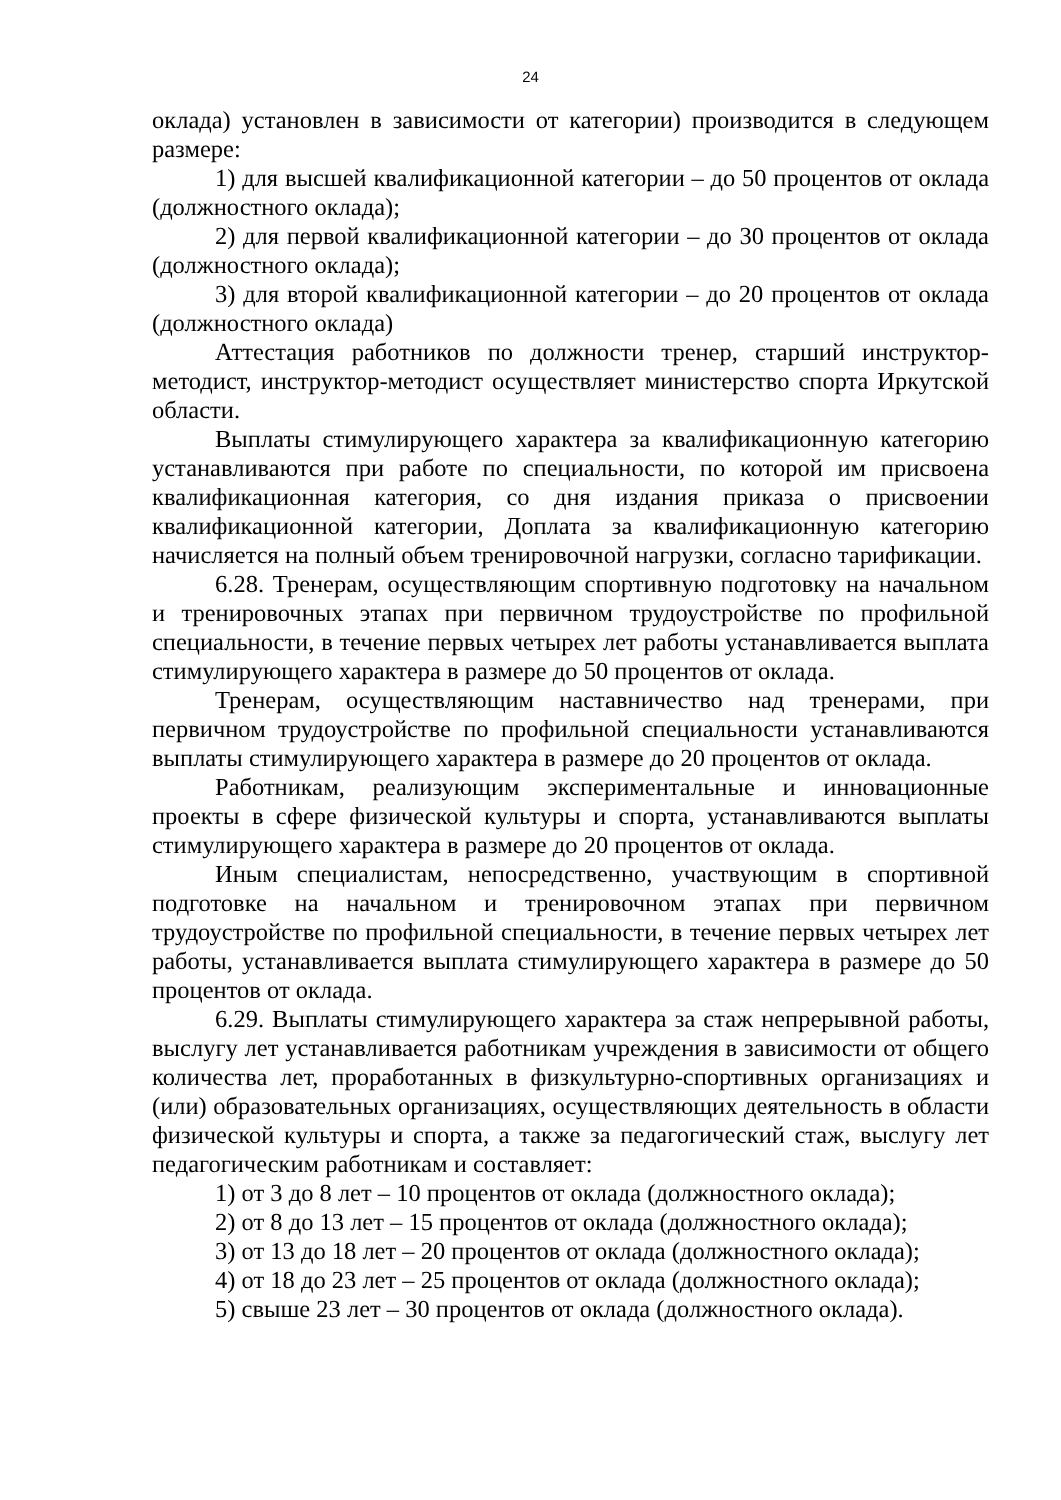24
оклада) установлен в зависимости от категории) производится в следующем размере:
1) для высшей квалификационной категории – до 50 процентов от оклада (должностного оклада);
2) для первой квалификационной категории – до 30 процентов от оклада (должностного оклада);
3) для второй квалификационной категории – до 20 процентов от оклада (должностного оклада)
Аттестация работников по должности тренер, старший инструктор-методист, инструктор-методист осуществляет министерство спорта Иркутской области.
Выплаты стимулирующего характера за квалификационную категорию устанавливаются при работе по специальности, по которой им присвоена квалификационная категория, со дня издания приказа о присвоении квалификационной категории, Доплата за квалификационную категорию начисляется на полный объем тренировочной нагрузки, согласно тарификации.
6.28. Тренерам, осуществляющим спортивную подготовку на начальном и тренировочных этапах при первичном трудоустройстве по профильной специальности, в течение первых четырех лет работы устанавливается выплата стимулирующего характера в размере до 50 процентов от оклада.
Тренерам, осуществляющим наставничество над тренерами, при первичном трудоустройстве по профильной специальности устанавливаются выплаты стимулирующего характера в размере до 20 процентов от оклада.
Работникам, реализующим экспериментальные и инновационные проекты в сфере физической культуры и спорта, устанавливаются выплаты стимулирующего характера в размере до 20 процентов от оклада.
Иным специалистам, непосредственно, участвующим в спортивной подготовке на начальном и тренировочном этапах при первичном трудоустройстве по профильной специальности, в течение первых четырех лет работы, устанавливается выплата стимулирующего характера в размере до 50 процентов от оклада.
6.29. Выплаты стимулирующего характера за стаж непрерывной работы, выслугу лет устанавливается работникам учреждения в зависимости от общего количества лет, проработанных в физкультурно-спортивных организациях и (или) образовательных организациях, осуществляющих деятельность в области физической культуры и спорта, а также за педагогический стаж, выслугу лет педагогическим работникам и составляет:
1) от 3 до 8 лет – 10 процентов от оклада (должностного оклада);
2) от 8 до 13 лет – 15 процентов от оклада (должностного оклада);
3) от 13 до 18 лет – 20 процентов от оклада (должностного оклада);
4) от 18 до 23 лет – 25 процентов от оклада (должностного оклада);
5) свыше 23 лет – 30 процентов от оклада (должностного оклада).